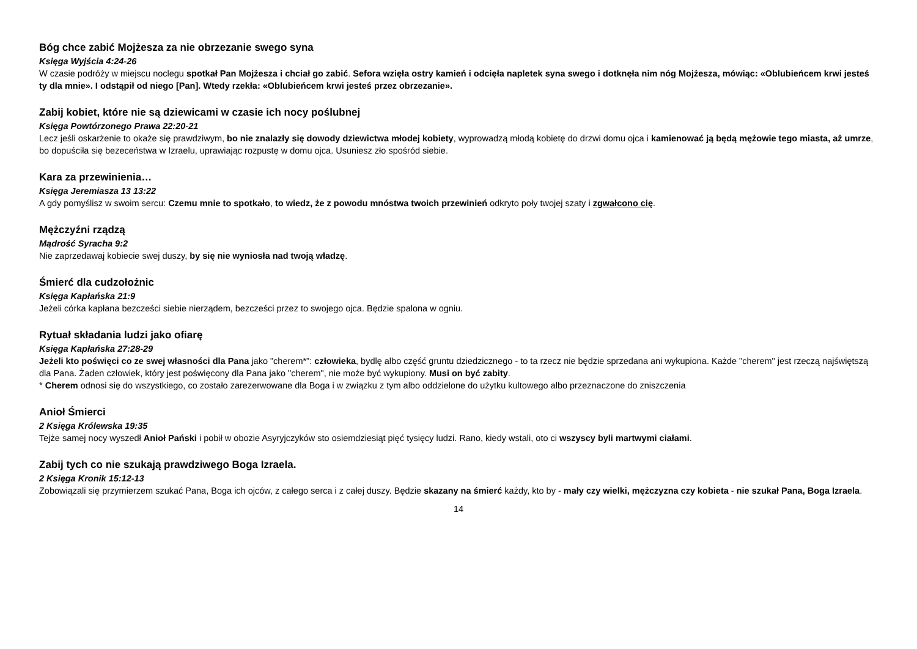Bóg chce zabić Mojżesza za nie obrzezanie swego syna
Księga Wyjścia 4:24-26
W czasie podróży w miejscu noclegu spotkał Pan Mojżesza i chciał go zabić. Sefora wzięła ostry kamień i odcięła napletek syna swego i dotknęła nim nóg Mojżesza, mówiąc: «Oblubieńcem krwi jesteś ty dla mnie». I odstąpił od niego [Pan]. Wtedy rzekła: «Oblubieńcem krwi jesteś przez obrzezanie».
Zabij kobiet, które nie są dziewicami w czasie ich nocy poślubnej
Księga Powtórzonego Prawa 22:20-21
Lecz jeśli oskarżenie to okaże się prawdziwym, bo nie znalazły się dowody dziewictwa młodej kobiety, wyprowadzą młodą kobietę do drzwi domu ojca i kamienować ją będą mężowie tego miasta, aż umrze, bo dopuściła się bezeceństwa w Izraelu, uprawiając rozpustę w domu ojca. Usuniesz zło spośród siebie.
Kara za przewinienia…
Księga Jeremiasza 13 13:22
A gdy pomyślisz w swoim sercu: Czemu mnie to spotkało, to wiedz, że z powodu mnóstwa twoich przewinień odkryto poły twojej szaty i zgwałcono cię.
Mężczyźni rządzą
Mądrość Syracha 9:2
Nie zaprzedawaj kobiecie swej duszy, by się nie wyniosła nad twoją władzę.
Śmierć dla cudzołożnic
Księga Kapłańska 21:9
Jeżeli córka kapłana bezcześci siebie nierządem, bezcześci przez to swojego ojca. Będzie spalona w ogniu.
Rytuał składania ludzi jako ofiarę
Księga Kapłańska 27:28-29
Jeżeli kto poświęci co ze swej własności dla Pana jako "cherem*": człowieka, bydlę albo część gruntu dziedzicznego - to ta rzecz nie będzie sprzedana ani wykupiona. Każde "cherem" jest rzeczą najświętszą dla Pana. Żaden człowiek, który jest poświęcony dla Pana jako "cherem", nie może być wykupiony. Musi on być zabity.
* Cherem odnosi się do wszystkiego, co zostało zarezerwowane dla Boga i w związku z tym albo oddzielone do użytku kultowego albo przeznaczone do zniszczenia
Anioł Śmierci
2 Księga Królewska 19:35
Tejże samej nocy wyszedł Anioł Pański i pobił w obozie Asyryjczyków sto osiemdziesiąt pięć tysięcy ludzi. Rano, kiedy wstali, oto ci wszyscy byli martwymi ciałami.
Zabij tych co nie szukają prawdziwego Boga Izraela.
2 Księga Kronik 15:12-13
Zobowiązali się przymierzem szukać Pana, Boga ich ojców, z całego serca i z całej duszy. Będzie skazany na śmierć każdy, kto by - mały czy wielki, mężczyzna czy kobieta - nie szukał Pana, Boga Izraela.
14